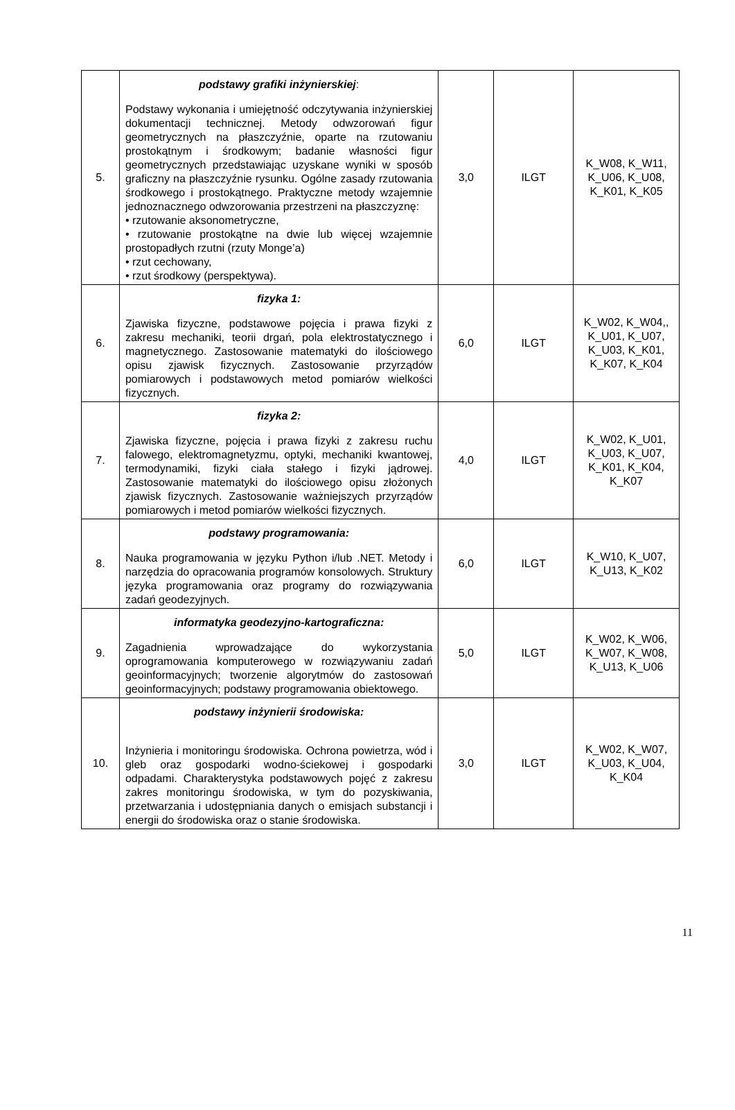| 5. | podstawy grafiki inżynierskiej : Podstawy wykonania i umiejętność odczytywania inżynierskiej dokumentacji technicznej. Metody odwzorowań figur geometrycznych na płaszczyźnie, oparte na rzutowaniu prostokątnym i środkowym; badanie własności figur geometrycznych przedstawiając uzyskane wyniki w sposób graficzny na płaszczyźnie rysunku. Ogólne zasady rzutowania środkowego i prostokątnego. Praktyczne metody wzajemnie jednoznacznego odwzorowania przestrzeni na płaszczyznę: • rzutowanie aksonometryczne, • rzutowanie prostokątne na dwie lub więcej wzajemnie prostopadłych rzutni (rzuty Monge’a) • rzut cechowany, • rzut środkowy (perspektywa). | 3,0 | ILGT | K_W08, K_W11, K_U06, K_U08, K_K01, K_K05 |
| 6. | fizyka 1: Zjawiska fizyczne, podstawowe pojęcia i prawa fizyki z zakresu mechaniki, teorii drgań, pola elektrostatycznego i magnetycznego. Zastosowanie matematyki do ilościowego opisu zjawisk fizycznych. Zastosowanie przyrządów pomiarowych i podstawowych metod pomiarów wielkości fizycznych. | 6,0 | ILGT | K_W02, K_W04,, K_U01, K_U07, K_U03, K_K01, K_K07, K_K04 |
| 7. | fizyka 2: Zjawiska fizyczne, pojęcia i prawa fizyki z zakresu ruchu falowego, elektromagnetyzmu, optyki, mechaniki kwantowej, termodynamiki, fizyki ciała stałego i fizyki jądrowej. Zastosowanie matematyki do ilościowego opisu złożonych zjawisk fizycznych. Zastosowanie ważniejszych przyrządów pomiarowych i metod pomiarów wielkości fizycznych. | 4,0 | ILGT | K_W02, K_U01, K_U03, K_U07, K_K01, K_K04, K_K07 |
| 8. | podstawy programowania: Nauka programowania w języku Python i/lub .NET. Metody i narzędzia do opracowania programów konsolowych. Struktury języka programowania oraz programy do rozwiązywania zadań geodezyjnych. | 6,0 | ILGT | K_W10, K_U07, K_U13, K_K02 |
| 9. | informatyka geodezyjno-kartograficzna: Zagadnienia wprowadzające do wykorzystania oprogramowania komputerowego w rozwiązywaniu zadań geoinformacyjnych; tworzenie algorytmów do zastosowań geoinformacyjnych; podstawy programowania obiektowego. | 5,0 | ILGT | K_W02, K_W06, K_W07, K_W08, K_U13, K_U06 |
| 10. | podstawy inżynierii środowiska: Inżynieria i monitoringu środowiska. Ochrona powietrza, wód i gleb oraz gospodarki wodno-ściekowej i gospodarki odpadami. Charakterystyka podstawowych pojęć z zakresu zakres monitoringu środowiska, w tym do pozyskiwania, przetwarzania i udostępniania danych o emisjach substancji i energii do środowiska oraz o stanie środowiska. | 3,0 | ILGT | K_W02, K_W07, K_U03, K_U04, K_K04 |
11